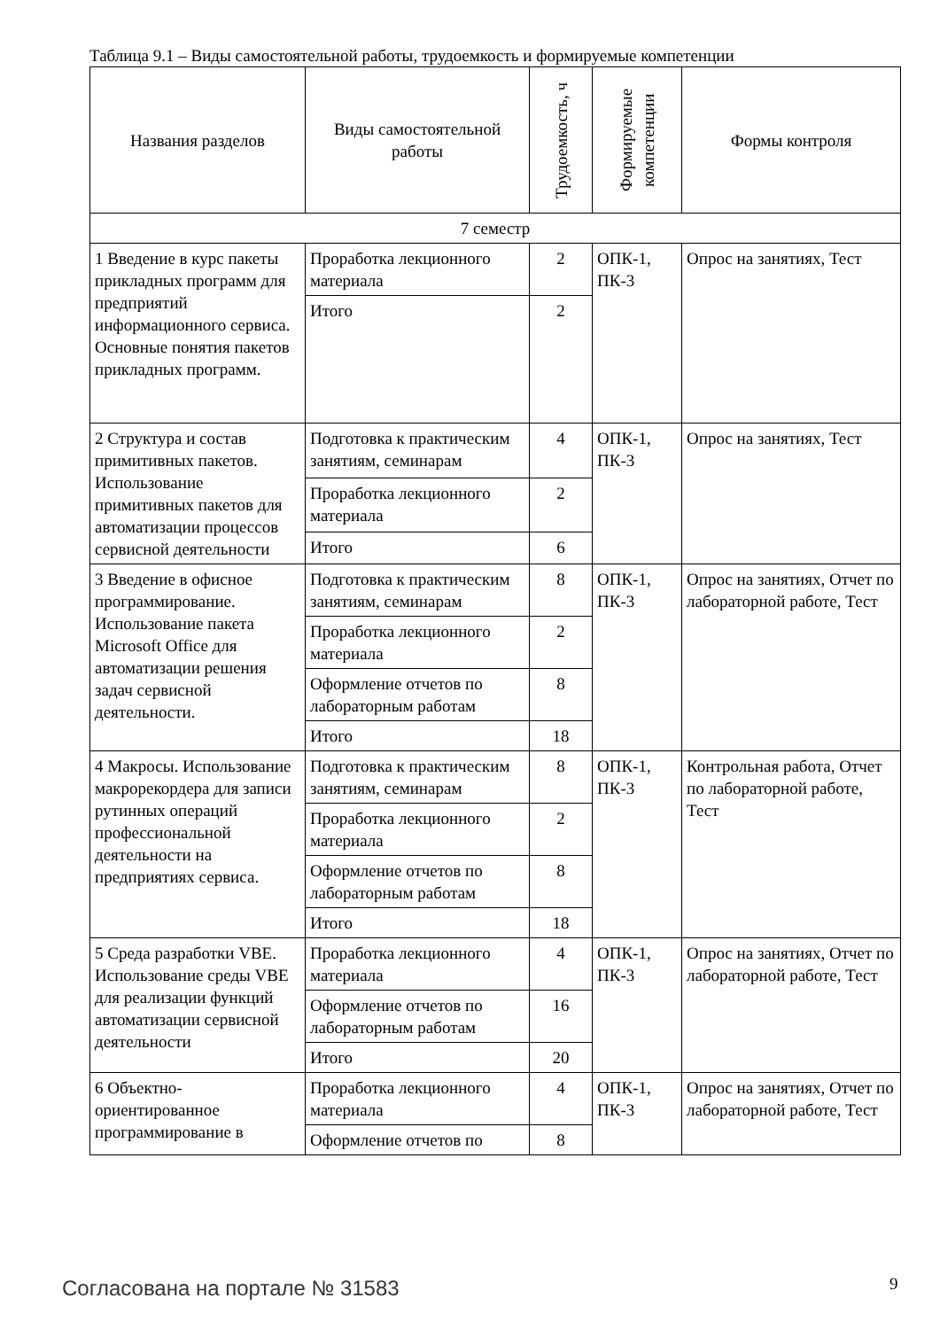Таблица 9.1 – Виды самостоятельной работы, трудоемкость и формируемые компетенции
| Названия разделов | Виды самостоятельной работы | Трудоемкость, ч | Формируемые компетенции | Формы контроля |
| --- | --- | --- | --- | --- |
| 7 семестр | | | | |
| 1 Введение в курс пакеты прикладных программ для предприятий информационного сервиса. Основные понятия пакетов прикладных программ. | Проработка лекционного материала | 2 | ОПК-1, ПК-3 | Опрос на занятиях, Тест |
| | Итого | 2 | | |
| 2 Структура и состав примитивных пакетов. Использование примитивных пакетов для автоматизации процессов сервисной деятельности | Подготовка к практическим занятиям, семинарам | 4 | ОПК-1, ПК-3 | Опрос на занятиях, Тест |
| | Проработка лекционного материала | 2 | | |
| | Итого | 6 | | |
| 3 Введение в офисное программирование. Использование пакета Microsoft Office для автоматизации решения задач сервисной деятельности. | Подготовка к практическим занятиям, семинарам | 8 | ОПК-1, ПК-3 | Опрос на занятиях, Отчет по лабораторной работе, Тест |
| | Проработка лекционного материала | 2 | | |
| | Оформление отчетов по лабораторным работам | 8 | | |
| | Итого | 18 | | |
| 4 Макросы. Использование макрорекордера для записи рутинных операций профессиональной деятельности на предприятиях сервиса. | Подготовка к практическим занятиям, семинарам | 8 | ОПК-1, ПК-3 | Контрольная работа, Отчет по лабораторной работе, Тест |
| | Проработка лекционного материала | 2 | | |
| | Оформление отчетов по лабораторным работам | 8 | | |
| | Итого | 18 | | |
| 5 Среда разработки VBE. Использование среды VBE для реализации функций автоматизации сервисной деятельности | Проработка лекционного материала | 4 | ОПК-1, ПК-3 | Опрос на занятиях, Отчет по лабораторной работе, Тест |
| | Оформление отчетов по лабораторным работам | 16 | | |
| | Итого | 20 | | |
| 6 Объектно-ориентированное программирование в | Проработка лекционного материала | 4 | ОПК-1, ПК-3 | Опрос на занятиях, Отчет по лабораторной работе, Тест |
| | Оформление отчетов по | 8 | | |
Согласована на портале № 31583 9